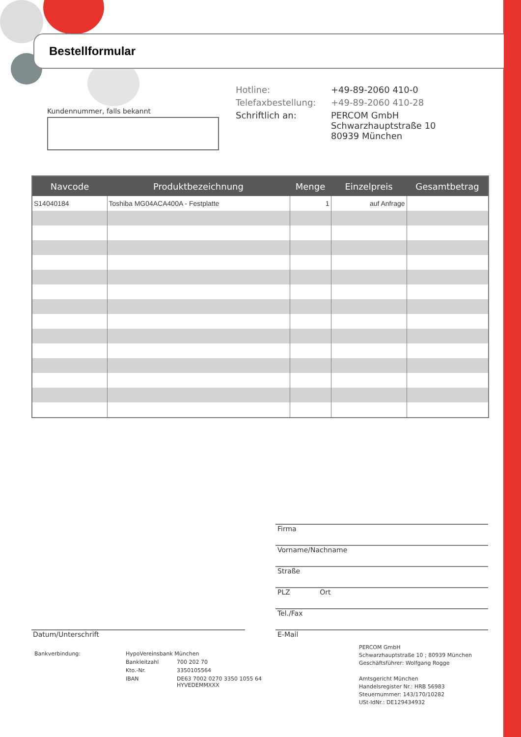Bestellformular
Kundennummer, falls bekannt
| Hotline: | +49-89-2060 410-0 |
| Telefaxbestellung: | +49-89-2060 410-28 |
| Schriftlich an: | PERCOM GmbH Schwarzhauptstraße 10 80939 München |
| Navcode | Produktbezeichnung | Menge | Einzelpreis | Gesamtbetrag |
| --- | --- | --- | --- | --- |
| S14040184 | Toshiba MG04ACA400A - Festplatte | 1 | auf Anfrage | |
Firma
Vorname/Nachname
Straße
PLZ Ort
Tel./Fax
E-Mail
Datum/Unterschrift
| Bankverbindung: | HypoVereinsbank München | |
| | Bankleitzahl | 700 202 70 |
| | Kto.-Nr. | 3350105564 |
| | IBAN | DE63 7002 0270 3350 1055 64 HYVEDEMMXXX |
PERCOM GmbH
Schwarzhauptstraße 10 ; 80939 München
Geschäftsführer: Wolfgang Rogge
Amtsgericht München
Handelsregister Nr.: HRB 56983
Steuernummer: 143/170/10282
USt-IdNr.: DE129434932